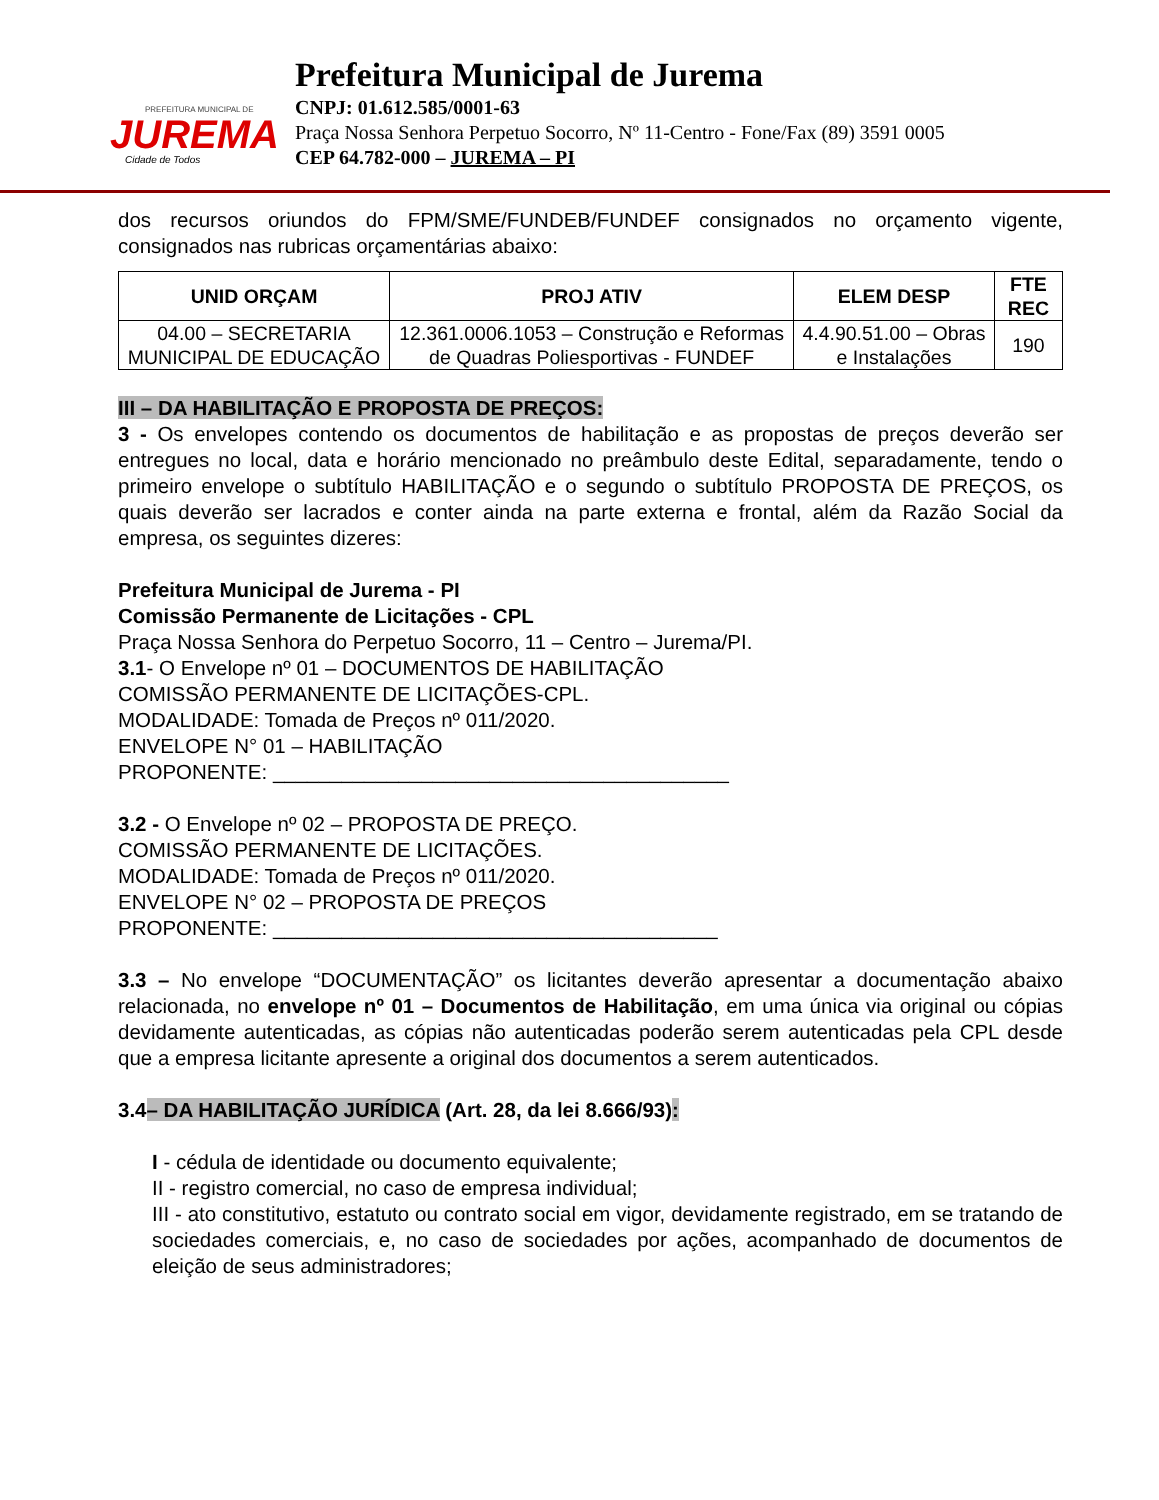PREFEITURA MUNICIPAL DE
JUREMA
Cidade de Todos
Prefeitura Municipal de Jurema
CNPJ: 01.612.585/0001-63
Praça Nossa Senhora Perpetuo Socorro, Nº 11-Centro - Fone/Fax (89) 3591 0005
CEP 64.782-000 – JUREMA – PI
dos recursos oriundos do FPM/SME/FUNDEB/FUNDEF consignados no orçamento vigente, consignados nas rubricas orçamentárias abaixo:
| UNID ORÇAM | PROJ ATIV | ELEM DESP | FTE REC |
| --- | --- | --- | --- |
| 04.00 – SECRETARIA MUNICIPAL DE EDUCAÇÃO | 12.361.0006.1053 – Construção e Reformas de Quadras Poliesportivas - FUNDEF | 4.4.90.51.00 – Obras e Instalações | 190 |
III – DA HABILITAÇÃO E PROPOSTA DE PREÇOS:
3 - Os envelopes contendo os documentos de habilitação e as propostas de preços deverão ser entregues no local, data e horário mencionado no preâmbulo deste Edital, separadamente, tendo o primeiro envelope o subtítulo HABILITAÇÃO e o segundo o subtítulo PROPOSTA DE PREÇOS, os quais deverão ser lacrados e conter ainda na parte externa e frontal, além da Razão Social da empresa, os seguintes dizeres:
Prefeitura Municipal de Jurema - PI
Comissão Permanente de Licitações - CPL
Praça Nossa Senhora do Perpetuo Socorro, 11 – Centro – Jurema/PI.
3.1- O Envelope nº 01 – DOCUMENTOS DE HABILITAÇÃO
COMISSÃO PERMANENTE DE LICITAÇÕES-CPL.
MODALIDADE: Tomada de Preços nº 011/2020.
ENVELOPE N° 01 – HABILITAÇÃO
PROPONENTE: ________________________________________
3.2 - O Envelope nº 02 – PROPOSTA DE PREÇO.
COMISSÃO PERMANENTE DE LICITAÇÕES.
MODALIDADE: Tomada de Preços nº 011/2020.
ENVELOPE N° 02 – PROPOSTA DE PREÇOS
PROPONENTE: _______________________________________
3.3 – No envelope “DOCUMENTAÇÃO” os licitantes deverão apresentar a documentação abaixo relacionada, no envelope nº 01 – Documentos de Habilitação, em uma única via original ou cópias devidamente autenticadas, as cópias não autenticadas poderão serem autenticadas pela CPL desde que a empresa licitante apresente a original dos documentos a serem autenticados.
3.4– DA HABILITAÇÃO JURÍDICA (Art. 28, da lei 8.666/93):
I - cédula de identidade ou documento equivalente;
II - registro comercial, no caso de empresa individual;
III - ato constitutivo, estatuto ou contrato social em vigor, devidamente registrado, em se tratando de sociedades comerciais, e, no caso de sociedades por ações, acompanhado de documentos de eleição de seus administradores;